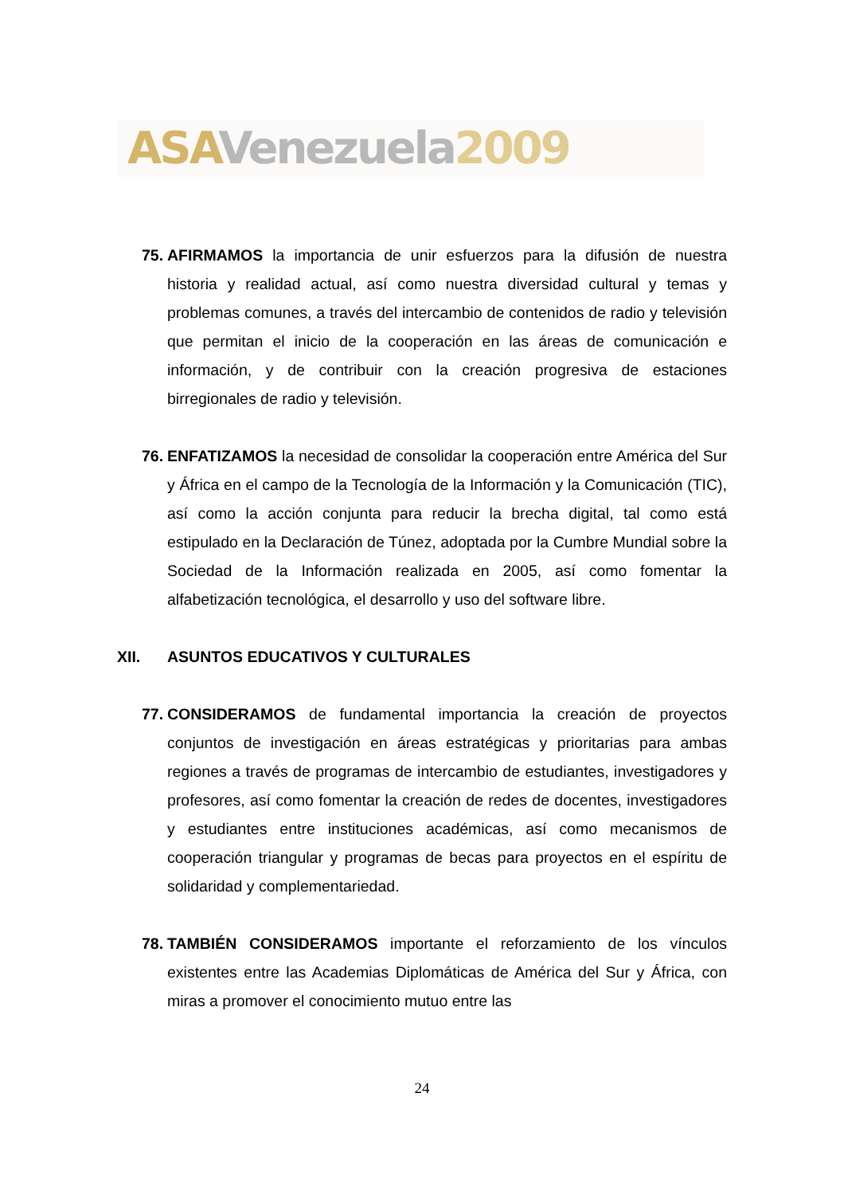ASA Venezuela 2009
75.
AFIRMAMOS la importancia de unir esfuerzos para la difusión de nuestra historia y realidad actual, así como nuestra diversidad cultural y temas y problemas comunes, a través del intercambio de contenidos de radio y televisión que permitan el inicio de la cooperación en las áreas de comunicación e información, y de contribuir con la creación progresiva de estaciones birregionales de radio y televisión.
76.
ENFATIZAMOS la necesidad de consolidar la cooperación entre América del Sur y África en el campo de la Tecnología de la Información y la Comunicación (TIC), así como la acción conjunta para reducir la brecha digital, tal como está estipulado en la Declaración de Túnez, adoptada por la Cumbre Mundial sobre la Sociedad de la Información realizada en 2005, así como fomentar la alfabetización tecnológica, el desarrollo y uso del software libre.
XII. ASUNTOS EDUCATIVOS Y CULTURALES
77.
CONSIDERAMOS de fundamental importancia la creación de proyectos conjuntos de investigación en áreas estratégicas y prioritarias para ambas regiones a través de programas de intercambio de estudiantes, investigadores y profesores, así como fomentar la creación de redes de docentes, investigadores y estudiantes entre instituciones académicas, así como mecanismos de cooperación triangular y programas de becas para proyectos en el espíritu de solidaridad y complementariedad.
78.
TAMBIÉN CONSIDERAMOS importante el reforzamiento de los vínculos existentes entre las Academias Diplomáticas de América del Sur y África, con miras a promover el conocimiento mutuo entre las
24